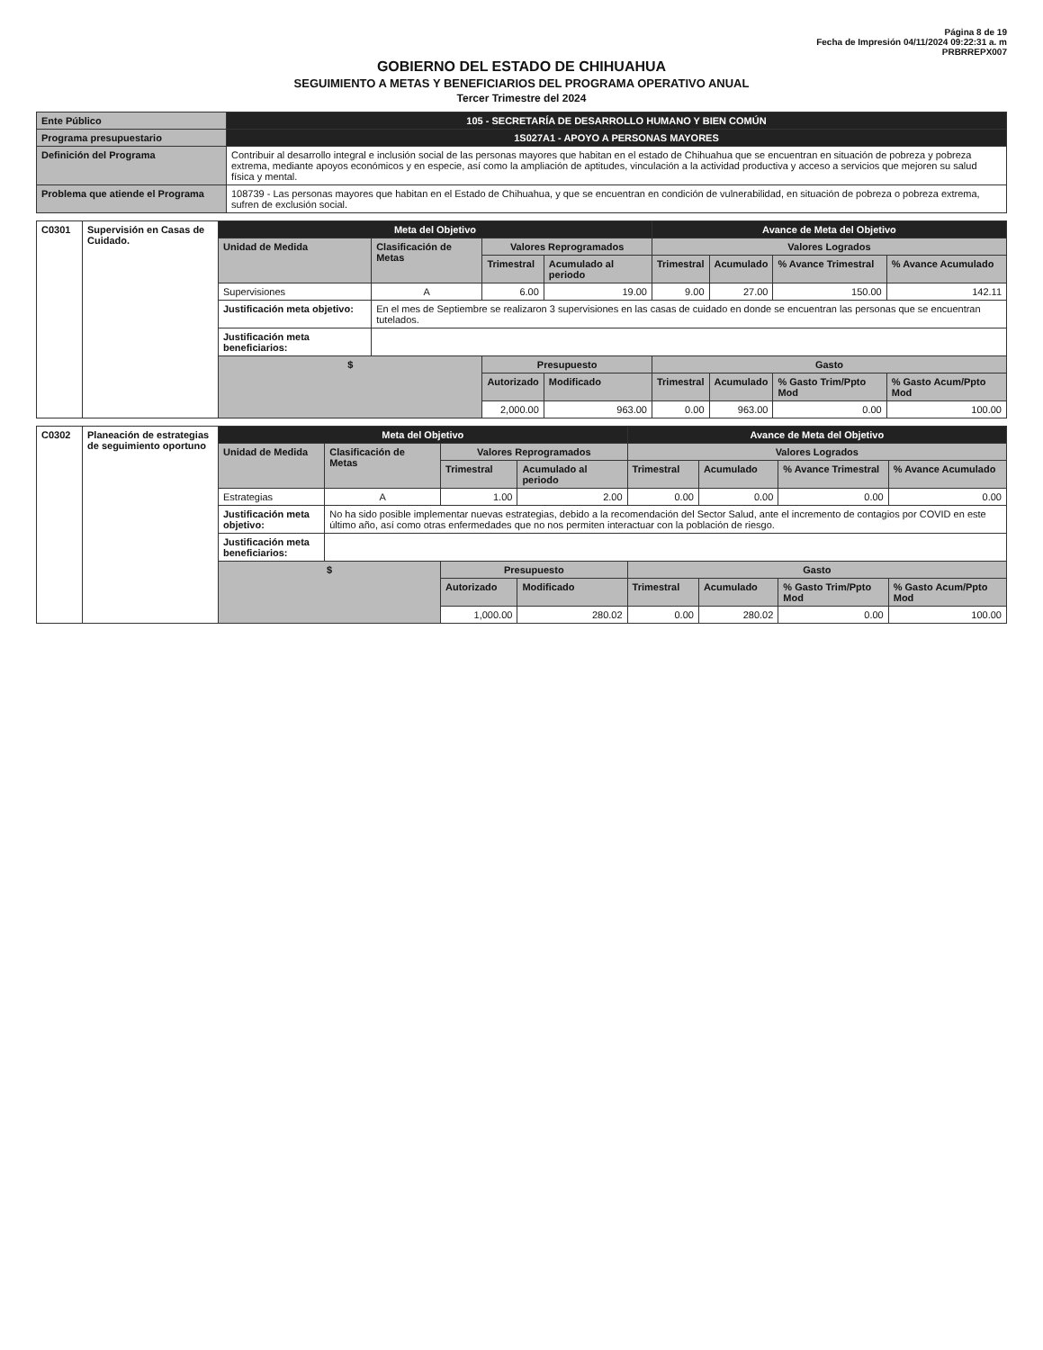Página 8 de 19
Fecha de Impresión 04/11/2024 09:22:31 a. m
PRBRREPX007
GOBIERNO DEL ESTADO DE CHIHUAHUA
SEGUIMIENTO A METAS Y BENEFICIARIOS DEL PROGRAMA OPERATIVO ANUAL
Tercer Trimestre del 2024
| Ente Público | 105 - SECRETARÍA DE DESARROLLO HUMANO Y BIEN COMÚN |
| Programa presupuestario | 1S027A1 - APOYO A PERSONAS MAYORES |
| Definición del Programa | Contribuir al desarrollo integral e inclusión social de las personas mayores que habitan en el estado de Chihuahua que se encuentran en situación de pobreza y pobreza extrema, mediante apoyos económicos y en especie, así como la ampliación de aptitudes, vinculación a la actividad productiva y acceso a servicios que mejoren su salud física y mental. |
| Problema que atiende el Programa | 108739 - Las personas mayores que habitan en el Estado de Chihuahua, y que se encuentran en condición de vulnerabilidad, en situación de pobreza o pobreza extrema, sufren de exclusión social. |
| C0301 | Supervisión en Casas de Cuidado. | Meta del Objetivo | | | | Avance de Meta del Objetivo | | | |
| | | Unidad de Medida | Clasificación de Metas | Valores Reprogramados | | Valores Logrados | | | |
| | | | | Trimestral | Acumulado al periodo | Trimestral | Acumulado | % Avance Trimestral | % Avance Acumulado |
| | | Supervisiones | A | 6.00 | 19.00 | 9.00 | 27.00 | 150.00 | 142.11 |
| | | Justificación meta objetivo: | En el mes de Septiembre se realizaron 3 supervisiones en las casas de cuidado en donde se encuentran las personas que se encuentran tutelados. | | | | | | |
| | | Justificación meta beneficiarios: | | | | | | | |
| | | $ | | Presupuesto | | Gasto | | | |
| | | | | Autorizado | Modificado | Trimestral | Acumulado | % Gasto Trim/Ppto Mod | % Gasto Acum/Ppto Mod |
| | | | | 2,000.00 | 963.00 | 0.00 | 963.00 | 0.00 | 100.00 |
| C0302 | Planeación de estrategias de seguimiento oportuno | Meta del Objetivo | | | | Avance de Meta del Objetivo | | | |
| | | Unidad de Medida | Clasificación de Metas | Valores Reprogramados | | Valores Logrados | | | |
| | | | | Trimestral | Acumulado al periodo | Trimestral | Acumulado | % Avance Trimestral | % Avance Acumulado |
| | | Estrategias | A | 1.00 | 2.00 | 0.00 | 0.00 | 0.00 | 0.00 |
| | | Justificación meta objetivo: | No ha sido posible implementar nuevas estrategias, debido a la recomendación del Sector Salud, ante el incremento de contagios por COVID en este último año, así como otras enfermedades que no nos permiten interactuar con la población de riesgo. | | | | | | |
| | | Justificación meta beneficiarios: | | | | | | | |
| | | $ | | Presupuesto | | Gasto | | | |
| | | | | Autorizado | Modificado | Trimestral | Acumulado | % Gasto Trim/Ppto Mod | % Gasto Acum/Ppto Mod |
| | | | | 1,000.00 | 280.02 | 0.00 | 280.02 | 0.00 | 100.00 |